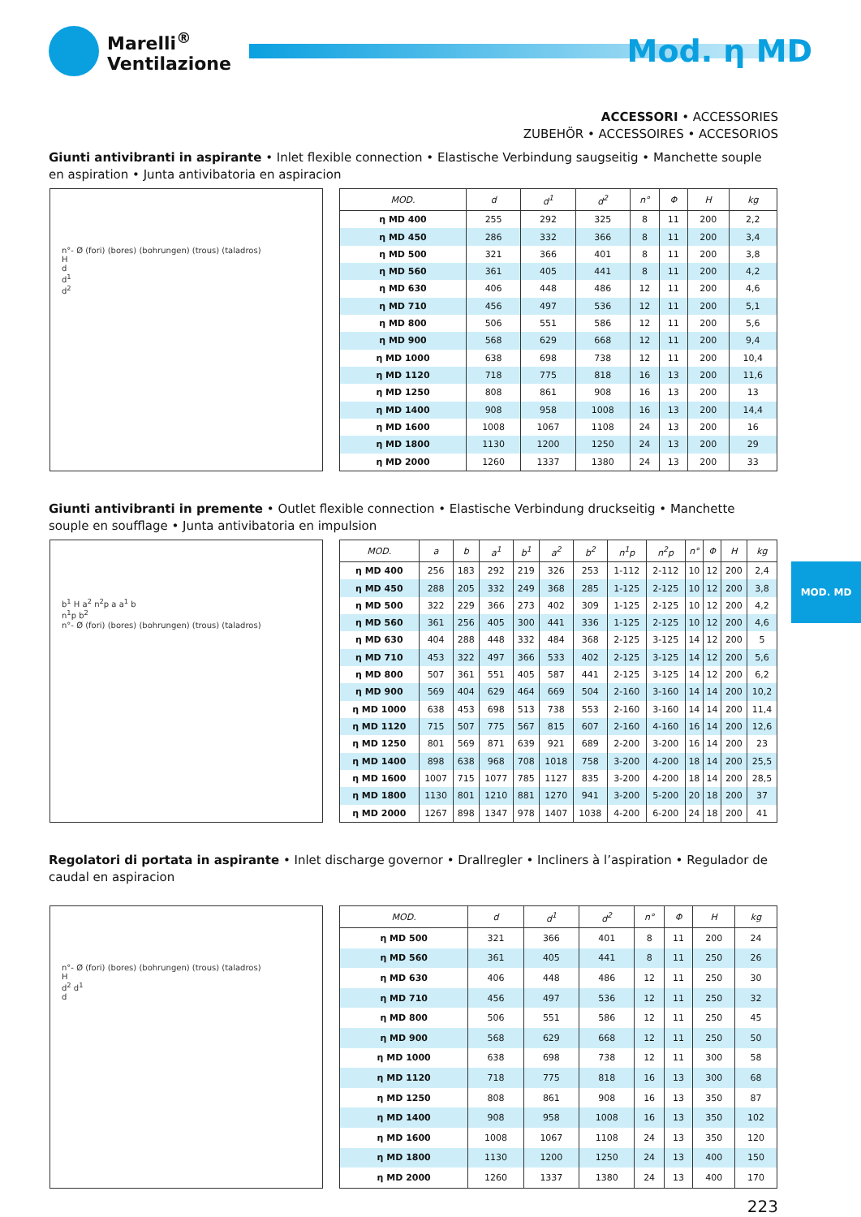Marelli<sup>®</sup>
Ventilazione
Mod. η MD
ACCESSORI • ACCESSORIES
ZUBEHÖR • ACCESSOIRES • ACCESORIOS
Giunti antivibranti in aspirante • Inlet flexible connection • Elastische Verbindung saugseitig • Manchette souple en aspiration • Junta antivibatoria en aspiracion
n°- Ø (fori) (bores) (bohrungen) (trous) (taladros)
H
d
d<sup>1</sup>
d<sup>2</sup>
| MOD. | d | d<sup>1</sup> | d<sup>2</sup> | n° | Φ | H | kg |
| --- | --- | --- | --- | --- | --- | --- | --- |
| η MD 400 | 255 | 292 | 325 | 8 | 11 | 200 | 2,2 |
| η MD 450 | 286 | 332 | 366 | 8 | 11 | 200 | 3,4 |
| η MD 500 | 321 | 366 | 401 | 8 | 11 | 200 | 3,8 |
| η MD 560 | 361 | 405 | 441 | 8 | 11 | 200 | 4,2 |
| η MD 630 | 406 | 448 | 486 | 12 | 11 | 200 | 4,6 |
| η MD 710 | 456 | 497 | 536 | 12 | 11 | 200 | 5,1 |
| η MD 800 | 506 | 551 | 586 | 12 | 11 | 200 | 5,6 |
| η MD 900 | 568 | 629 | 668 | 12 | 11 | 200 | 9,4 |
| η MD 1000 | 638 | 698 | 738 | 12 | 11 | 200 | 10,4 |
| η MD 1120 | 718 | 775 | 818 | 16 | 13 | 200 | 11,6 |
| η MD 1250 | 808 | 861 | 908 | 16 | 13 | 200 | 13 |
| η MD 1400 | 908 | 958 | 1008 | 16 | 13 | 200 | 14,4 |
| η MD 1600 | 1008 | 1067 | 1108 | 24 | 13 | 200 | 16 |
| η MD 1800 | 1130 | 1200 | 1250 | 24 | 13 | 200 | 29 |
| η MD 2000 | 1260 | 1337 | 1380 | 24 | 13 | 200 | 33 |
Giunti antivibranti in premente • Outlet flexible connection • Elastische Verbindung druckseitig • Manchette souple en soufflage • Junta antivibatoria en impulsion
b<sup>1</sup> H a<sup>2</sup> n<sup>2</sup>p a a<sup>1</sup> b
n<sup>1</sup>p b<sup>2</sup>
n°- Ø (fori) (bores) (bohrungen) (trous) (taladros)
| MOD. | a | b | a<sup>1</sup> | b<sup>1</sup> | a<sup>2</sup> | b<sup>2</sup> | n<sup>1</sup>p | n<sup>2</sup>p | n° | Φ | H | kg |
| --- | --- | --- | --- | --- | --- | --- | --- | --- | --- | --- | --- | --- |
| η MD 400 | 256 | 183 | 292 | 219 | 326 | 253 | 1-112 | 2-112 | 10 | 12 | 200 | 2,4 |
| η MD 450 | 288 | 205 | 332 | 249 | 368 | 285 | 1-125 | 2-125 | 10 | 12 | 200 | 3,8 |
| η MD 500 | 322 | 229 | 366 | 273 | 402 | 309 | 1-125 | 2-125 | 10 | 12 | 200 | 4,2 |
| η MD 560 | 361 | 256 | 405 | 300 | 441 | 336 | 1-125 | 2-125 | 10 | 12 | 200 | 4,6 |
| η MD 630 | 404 | 288 | 448 | 332 | 484 | 368 | 2-125 | 3-125 | 14 | 12 | 200 | 5 |
| η MD 710 | 453 | 322 | 497 | 366 | 533 | 402 | 2-125 | 3-125 | 14 | 12 | 200 | 5,6 |
| η MD 800 | 507 | 361 | 551 | 405 | 587 | 441 | 2-125 | 3-125 | 14 | 12 | 200 | 6,2 |
| η MD 900 | 569 | 404 | 629 | 464 | 669 | 504 | 2-160 | 3-160 | 14 | 14 | 200 | 10,2 |
| η MD 1000 | 638 | 453 | 698 | 513 | 738 | 553 | 2-160 | 3-160 | 14 | 14 | 200 | 11,4 |
| η MD 1120 | 715 | 507 | 775 | 567 | 815 | 607 | 2-160 | 4-160 | 16 | 14 | 200 | 12,6 |
| η MD 1250 | 801 | 569 | 871 | 639 | 921 | 689 | 2-200 | 3-200 | 16 | 14 | 200 | 23 |
| η MD 1400 | 898 | 638 | 968 | 708 | 1018 | 758 | 3-200 | 4-200 | 18 | 14 | 200 | 25,5 |
| η MD 1600 | 1007 | 715 | 1077 | 785 | 1127 | 835 | 3-200 | 4-200 | 18 | 14 | 200 | 28,5 |
| η MD 1800 | 1130 | 801 | 1210 | 881 | 1270 | 941 | 3-200 | 5-200 | 20 | 18 | 200 | 37 |
| η MD 2000 | 1267 | 898 | 1347 | 978 | 1407 | 1038 | 4-200 | 6-200 | 24 | 18 | 200 | 41 |
MOD. MD
Regolatori di portata in aspirante • Inlet discharge governor • Drallregler • Incliners à l’aspiration • Regulador de caudal en aspiracion
n°- Ø (fori) (bores) (bohrungen) (trous) (taladros)
H
d<sup>2</sup> d<sup>1</sup>
d
| MOD. | d | d<sup>1</sup> | d<sup>2</sup> | n° | Φ | H | kg |
| --- | --- | --- | --- | --- | --- | --- | --- |
| η MD 500 | 321 | 366 | 401 | 8 | 11 | 200 | 24 |
| η MD 560 | 361 | 405 | 441 | 8 | 11 | 250 | 26 |
| η MD 630 | 406 | 448 | 486 | 12 | 11 | 250 | 30 |
| η MD 710 | 456 | 497 | 536 | 12 | 11 | 250 | 32 |
| η MD 800 | 506 | 551 | 586 | 12 | 11 | 250 | 45 |
| η MD 900 | 568 | 629 | 668 | 12 | 11 | 250 | 50 |
| η MD 1000 | 638 | 698 | 738 | 12 | 11 | 300 | 58 |
| η MD 1120 | 718 | 775 | 818 | 16 | 13 | 300 | 68 |
| η MD 1250 | 808 | 861 | 908 | 16 | 13 | 350 | 87 |
| η MD 1400 | 908 | 958 | 1008 | 16 | 13 | 350 | 102 |
| η MD 1600 | 1008 | 1067 | 1108 | 24 | 13 | 350 | 120 |
| η MD 1800 | 1130 | 1200 | 1250 | 24 | 13 | 400 | 150 |
| η MD 2000 | 1260 | 1337 | 1380 | 24 | 13 | 400 | 170 |
223